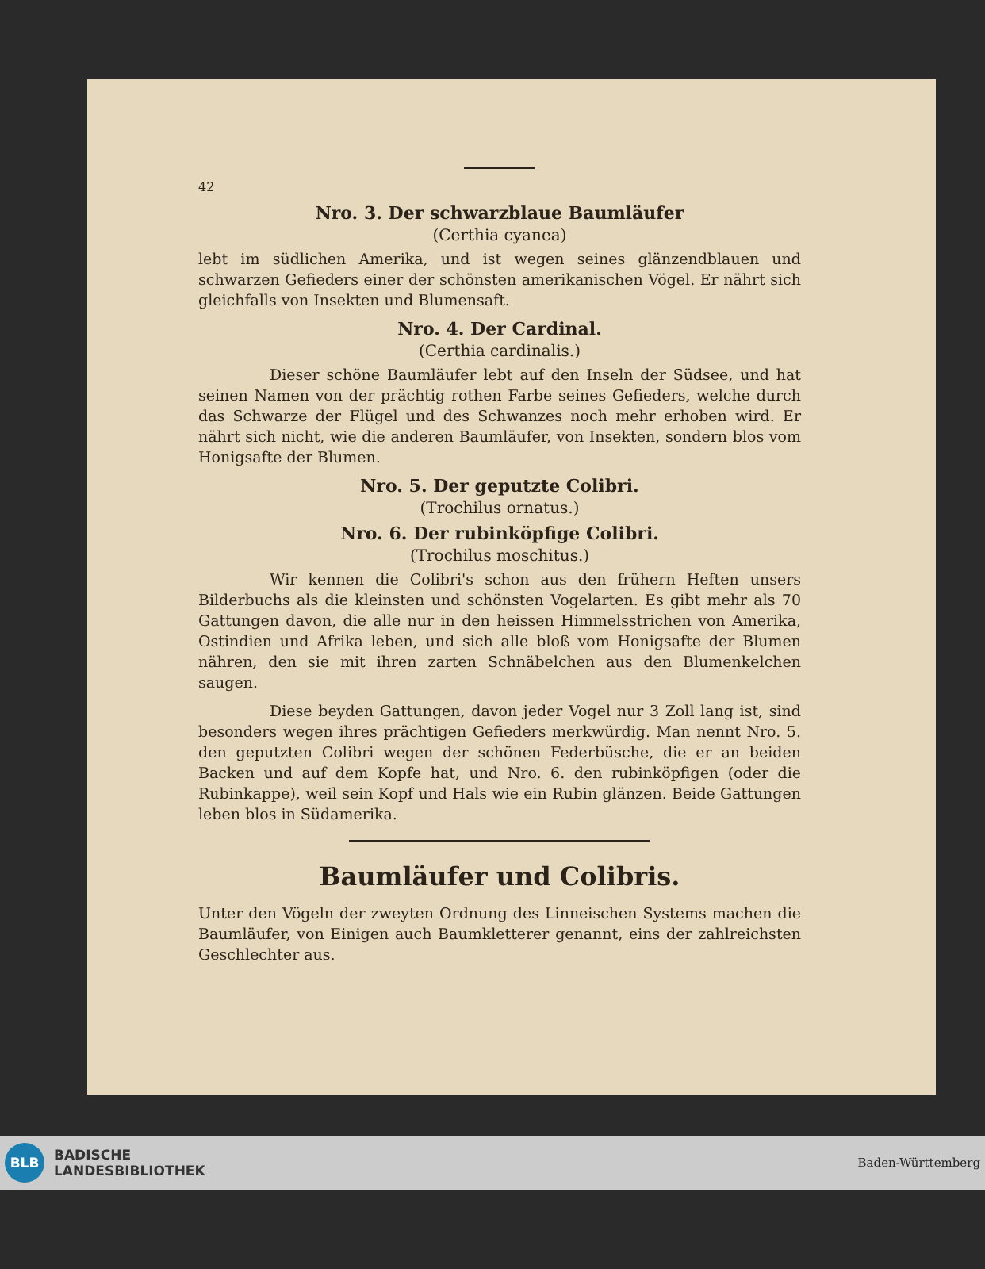42
Nro. 3. Der schwarzblaue Baumläufer
(Certhia cyanea)
lebt im südlichen Amerika, und ist wegen seines glänzendblauen und schwarzen Gefieders einer der schönsten amerikanischen Vögel. Er nährt sich gleichfalls von Insekten und Blumensaft.
Nro. 4. Der Cardinal.
(Certhia cardinalis.)
Dieser schöne Baumläufer lebt auf den Inseln der Südsee, und hat seinen Namen von der prächtig rothen Farbe seines Gefieders, welche durch das Schwarze der Flügel und des Schwanzes noch mehr erhoben wird. Er nährt sich nicht, wie die anderen Baumläufer, von Insekten, sondern blos vom Honigsafte der Blumen.
Nro. 5. Der geputzte Colibri.
(Trochilus ornatus.)
Nro. 6. Der rubinköpfige Colibri.
(Trochilus moschitus.)
Wir kennen die Colibri's schon aus den frühern Heften unsers Bilderbuchs als die kleinsten und schönsten Vogelarten. Es gibt mehr als 70 Gattungen davon, die alle nur in den heissen Himmelsstrichen von Amerika, Ostindien und Afrika leben, und sich alle bloß vom Honigsafte der Blumen nähren, den sie mit ihren zarten Schnäbelchen aus den Blumenkelchen saugen.
Diese beyden Gattungen, davon jeder Vogel nur 3 Zoll lang ist, sind besonders wegen ihres prächtigen Gefieders merkwürdig. Man nennt Nro. 5. den geputzten Colibri wegen der schönen Federbüsche, die er an beiden Backen und auf dem Kopfe hat, und Nro. 6. den rubinköpfigen (oder die Rubinkappe), weil sein Kopf und Hals wie ein Rubin glänzen. Beide Gattungen leben blos in Südamerika.
Baumläufer und Colibris.
Unter den Vögeln der zweyten Ordnung des Linneischen Systems machen die Baumläufer, von Einigen auch Baumkletterer genannt, eins der zahlreichsten Geschlechter aus.
BLB
BADISCHE
LANDESBIBLIOTHEK
Baden-Württemberg